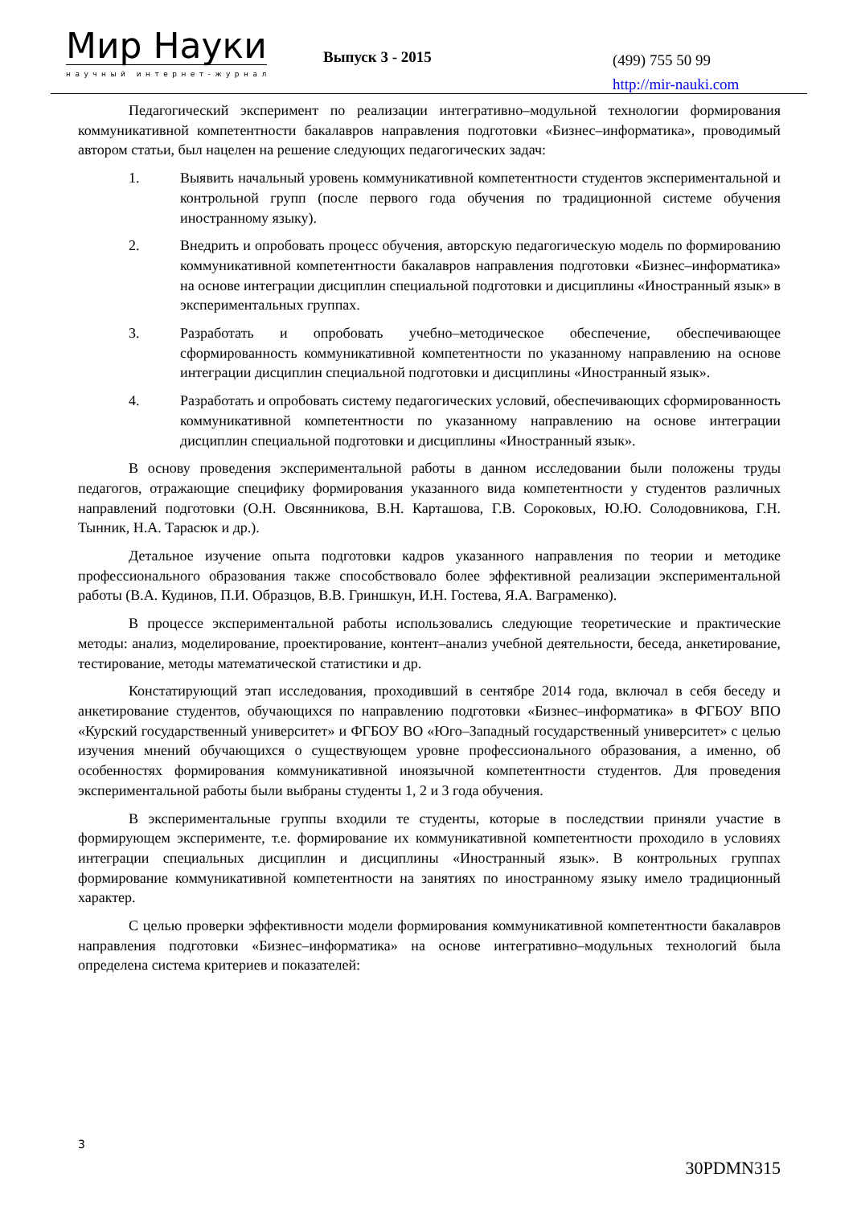Мир Науки
научный интернет-журнал
Выпуск 3 - 2015
(499) 755 50 99
http://mir-nauki.com
Педагогический эксперимент по реализации интегративно–модульной технологии формирования коммуникативной компетентности бакалавров направления подготовки «Бизнес–информатика», проводимый автором статьи, был нацелен на решение следующих педагогических задач:
1. Выявить начальный уровень коммуникативной компетентности студентов экспериментальной и контрольной групп (после первого года обучения по традиционной системе обучения иностранному языку).
2. Внедрить и опробовать процесс обучения, авторскую педагогическую модель по формированию коммуникативной компетентности бакалавров направления подготовки «Бизнес–информатика» на основе интеграции дисциплин специальной подготовки и дисциплины «Иностранный язык» в экспериментальных группах.
3. Разработать и опробовать учебно–методическое обеспечение, обеспечивающее сформированность коммуникативной компетентности по указанному направлению на основе интеграции дисциплин специальной подготовки и дисциплины «Иностранный язык».
4. Разработать и опробовать систему педагогических условий, обеспечивающих сформированность коммуникативной компетентности по указанному направлению на основе интеграции дисциплин специальной подготовки и дисциплины «Иностранный язык».
В основу проведения экспериментальной работы в данном исследовании были положены труды педагогов, отражающие специфику формирования указанного вида компетентности у студентов различных направлений подготовки (О.Н. Овсянникова, В.Н. Карташова, Г.В. Сороковых, Ю.Ю. Солодовникова, Г.Н. Тынник, Н.А. Тарасюк и др.).
Детальное изучение опыта подготовки кадров указанного направления по теории и методике профессионального образования также способствовало более эффективной реализации экспериментальной работы (В.А. Кудинов, П.И. Образцов, В.В. Гриншкун, И.Н. Гостева, Я.А. Ваграменко).
В процессе экспериментальной работы использовались следующие теоретические и практические методы: анализ, моделирование, проектирование, контент–анализ учебной деятельности, беседа, анкетирование, тестирование, методы математической статистики и др.
Констатирующий этап исследования, проходивший в сентябре 2014 года, включал в себя беседу и анкетирование студентов, обучающихся по направлению подготовки «Бизнес–информатика» в ФГБОУ ВПО «Курский государственный университет» и ФГБОУ ВО «Юго–Западный государственный университет» с целью изучения мнений обучающихся о существующем уровне профессионального образования, а именно, об особенностях формирования коммуникативной иноязычной компетентности студентов. Для проведения экспериментальной работы были выбраны студенты 1, 2 и 3 года обучения.
В экспериментальные группы входили те студенты, которые в последствии приняли участие в формирующем эксперименте, т.е. формирование их коммуникативной компетентности проходило в условиях интеграции специальных дисциплин и дисциплины «Иностранный язык». В контрольных группах формирование коммуникативной компетентности на занятиях по иностранному языку имело традиционный характер.
С целью проверки эффективности модели формирования коммуникативной компетентности бакалавров направления подготовки «Бизнес–информатика» на основе интегративно–модульных технологий была определена система критериев и показателей:
3
30PDMN315